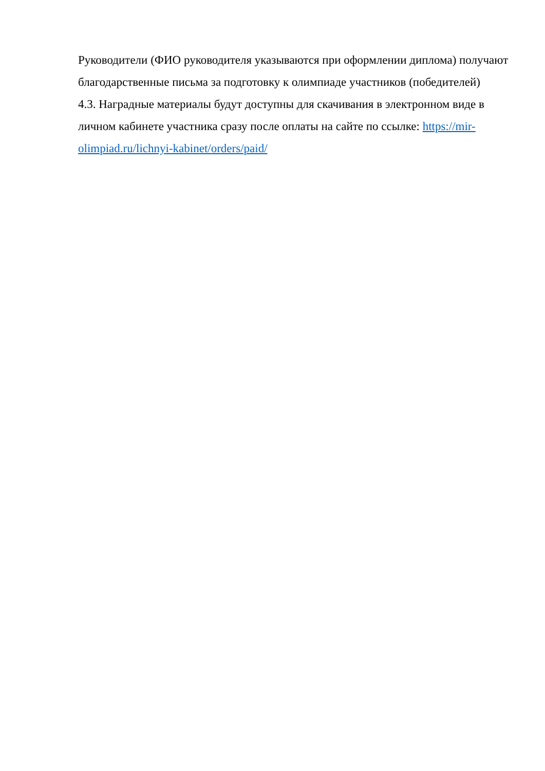Руководители (ФИО руководителя указываются при оформлении диплома) получают благодарственные письма за подготовку к олимпиаде участников (победителей)
4.3. Наградные материалы будут доступны для скачивания в электронном виде в личном кабинете участника сразу после оплаты на сайте по ссылке: https://mir-olimpiad.ru/lichnyi-kabinet/orders/paid/